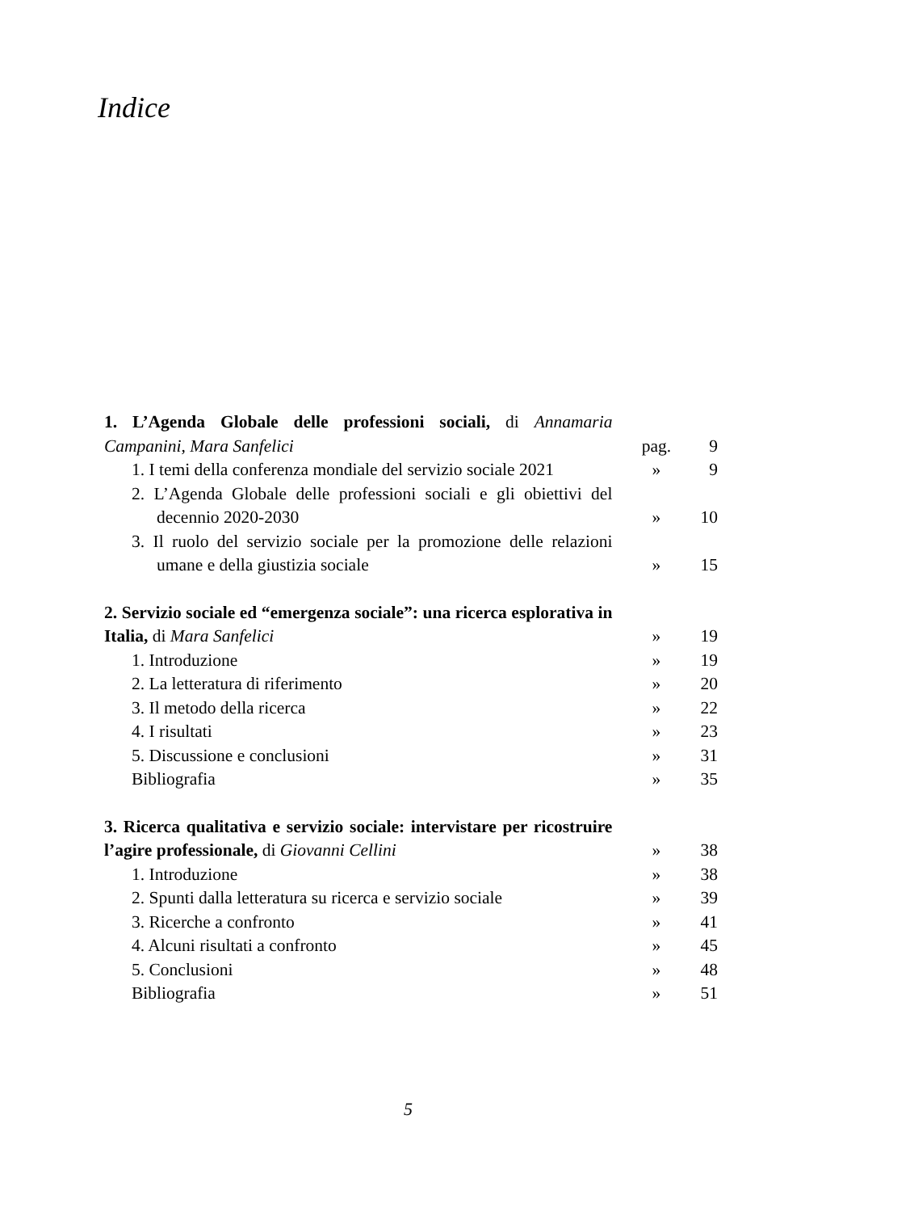Indice
| 1. L’Agenda Globale delle professioni sociali, di Annamaria Campanini, Mara Sanfelici | pag. | 9 |
| 1. I temi della conferenza mondiale del servizio sociale 2021 | » | 9 |
| 2. L’Agenda Globale delle professioni sociali e gli obiettivi del decennio 2020-2030 | » | 10 |
| 3. Il ruolo del servizio sociale per la promozione delle relazioni umane e della giustizia sociale | » | 15 |
| 2. Servizio sociale ed “emergenza sociale”: una ricerca esplorativa in Italia, di Mara Sanfelici | » | 19 |
| 1. Introduzione | » | 19 |
| 2. La letteratura di riferimento | » | 20 |
| 3. Il metodo della ricerca | » | 22 |
| 4. I risultati | » | 23 |
| 5. Discussione e conclusioni | » | 31 |
| Bibliografia | » | 35 |
| 3. Ricerca qualitativa e servizio sociale: intervistare per ricostruire l’agire professionale, di Giovanni Cellini | » | 38 |
| 1. Introduzione | » | 38 |
| 2. Spunti dalla letteratura su ricerca e servizio sociale | » | 39 |
| 3. Ricerche a confronto | » | 41 |
| 4. Alcuni risultati a confronto | » | 45 |
| 5. Conclusioni | » | 48 |
| Bibliografia | » | 51 |
5